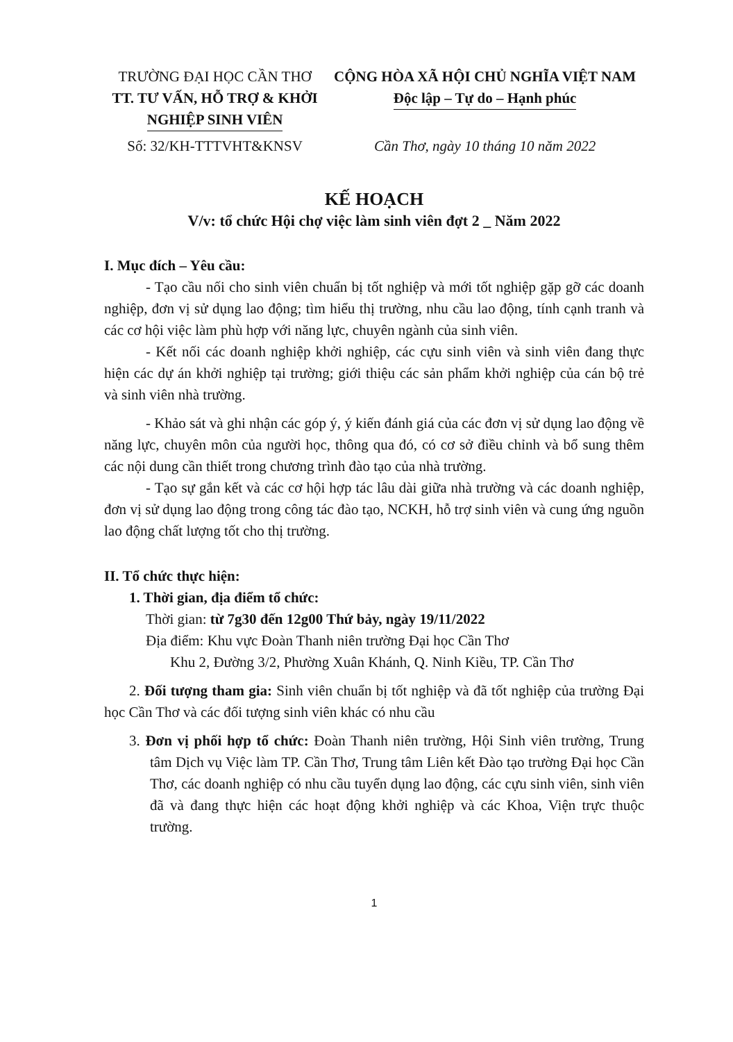TRƯỜNG ĐẠI HỌC CẦN THƠ
TT. TƯ VẤN, HỖ TRỢ & KHỞI NGHIỆP SINH VIÊN
Số: 32/KH-TTTVHT&KNSV
CỘNG HÒA XÃ HỘI CHỦ NGHĨA VIỆT NAM
Độc lập – Tự do – Hạnh phúc
Cần Thơ, ngày 10 tháng 10 năm 2022
KẾ HOẠCH
V/v: tổ chức Hội chợ việc làm sinh viên đợt 2 _ Năm 2022
I. Mục đích – Yêu cầu:
- Tạo cầu nối cho sinh viên chuẩn bị tốt nghiệp và mới tốt nghiệp gặp gỡ các doanh nghiệp, đơn vị sử dụng lao động; tìm hiểu thị trường, nhu cầu lao động, tính cạnh tranh và các cơ hội việc làm phù hợp với năng lực, chuyên ngành của sinh viên.
- Kết nối các doanh nghiệp khởi nghiệp, các cựu sinh viên và sinh viên đang thực hiện các dự án khởi nghiệp tại trường; giới thiệu các sản phẩm khởi nghiệp của cán bộ trẻ và sinh viên nhà trường.
- Khảo sát và ghi nhận các góp ý, ý kiến đánh giá của các đơn vị sử dụng lao động về năng lực, chuyên môn của người học, thông qua đó, có cơ sở điều chỉnh và bổ sung thêm các nội dung cần thiết trong chương trình đào tạo của nhà trường.
- Tạo sự gắn kết và các cơ hội hợp tác lâu dài giữa nhà trường và các doanh nghiệp, đơn vị sử dụng lao động trong công tác đào tạo, NCKH, hỗ trợ sinh viên và cung ứng nguồn lao động chất lượng tốt cho thị trường.
II. Tổ chức thực hiện:
1. Thời gian, địa điểm tổ chức:
Thời gian: từ 7g30 đến 12g00 Thứ bảy, ngày 19/11/2022
Địa điểm: Khu vực Đoàn Thanh niên trường Đại học Cần Thơ
Khu 2, Đường 3/2, Phường Xuân Khánh, Q. Ninh Kiều, TP. Cần Thơ
2. Đối tượng tham gia: Sinh viên chuẩn bị tốt nghiệp và đã tốt nghiệp của trường Đại học Cần Thơ và các đối tượng sinh viên khác có nhu cầu
3. Đơn vị phối hợp tổ chức: Đoàn Thanh niên trường, Hội Sinh viên trường, Trung tâm Dịch vụ Việc làm TP. Cần Thơ, Trung tâm Liên kết Đào tạo trường Đại học Cần Thơ, các doanh nghiệp có nhu cầu tuyển dụng lao động, các cựu sinh viên, sinh viên đã và đang thực hiện các hoạt động khởi nghiệp và các Khoa, Viện trực thuộc trường.
1